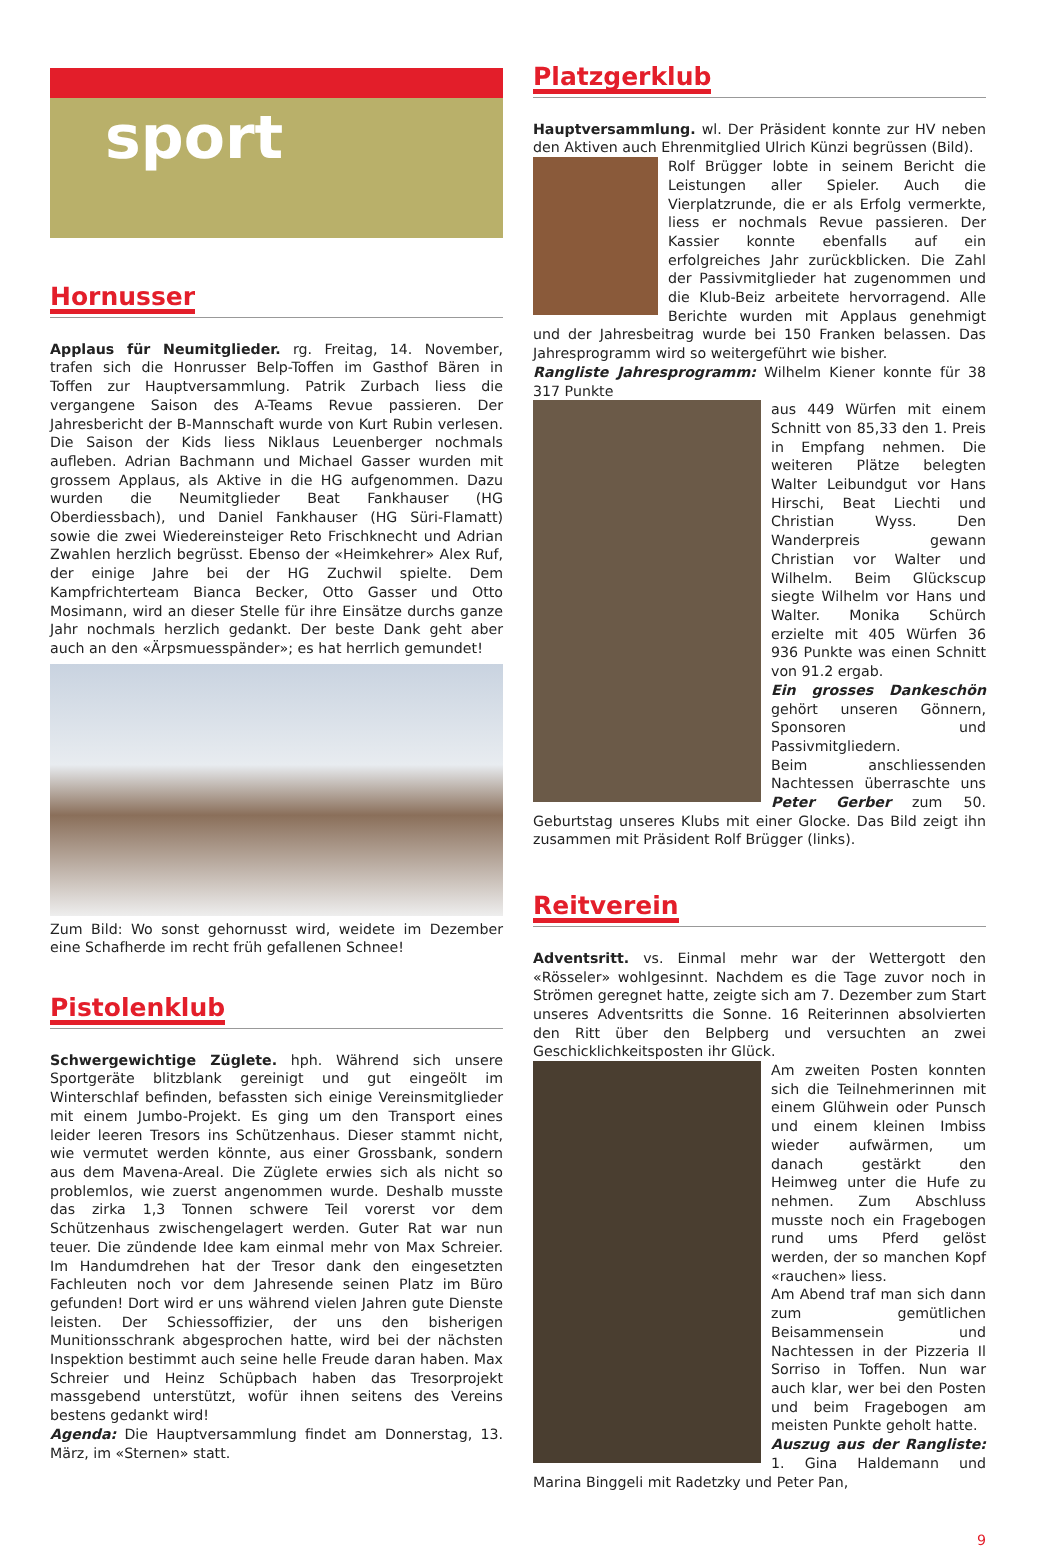sport
Hornusser
Applaus für Neumitglieder. rg. Freitag, 14. November, trafen sich die Honrusser Belp-Toffen im Gasthof Bären in Toffen zur Hauptversammlung. Patrik Zurbach liess die vergangene Saison des A-Teams Revue passieren. Der Jahresbericht der B-Mannschaft wurde von Kurt Rubin verlesen. Die Saison der Kids liess Niklaus Leuenberger nochmals aufleben. Adrian Bachmann und Michael Gasser wurden mit grossem Applaus, als Aktive in die HG aufgenommen. Dazu wurden die Neumitglieder Beat Fankhauser (HG Oberdiessbach), und Daniel Fankhauser (HG Süri-Flamatt) sowie die zwei Wiedereinsteiger Reto Frischknecht und Adrian Zwahlen herzlich begrüsst. Ebenso der «Heimkehrer» Alex Ruf, der einige Jahre bei der HG Zuchwil spielte. Dem Kampfrichterteam Bianca Becker, Otto Gasser und Otto Mosimann, wird an dieser Stelle für ihre Einsätze durchs ganze Jahr nochmals herzlich gedankt. Der beste Dank geht aber auch an den «Ärpsmuesspänder»; es hat herrlich gemundet!
Zum Bild: Wo sonst gehornusst wird, weidete im Dezember eine Schafherde im recht früh gefallenen Schnee!
Pistolenklub
Schwergewichtige Züglete. hph. Während sich unsere Sportgeräte blitzblank gereinigt und gut eingeölt im Winterschlaf befinden, befassten sich einige Vereinsmitglieder mit einem Jumbo-Projekt. Es ging um den Transport eines leider leeren Tresors ins Schützenhaus. Dieser stammt nicht, wie vermutet werden könnte, aus einer Grossbank, sondern aus dem Mavena-Areal. Die Züglete erwies sich als nicht so problemlos, wie zuerst angenommen wurde. Deshalb musste das zirka 1,3 Tonnen schwere Teil vorerst vor dem Schützenhaus zwischengelagert werden. Guter Rat war nun teuer. Die zündende Idee kam einmal mehr von Max Schreier. Im Handumdrehen hat der Tresor dank den eingesetzten Fachleuten noch vor dem Jahresende seinen Platz im Büro gefunden! Dort wird er uns während vielen Jahren gute Dienste leisten. Der Schiessoffizier, der uns den bisherigen Munitionsschrank abgesprochen hatte, wird bei der nächsten Inspektion bestimmt auch seine helle Freude daran haben. Max Schreier und Heinz Schüpbach haben das Tresorprojekt massgebend unterstützt, wofür ihnen seitens des Vereins bestens gedankt wird!
Agenda: Die Hauptversammlung findet am Donnerstag, 13. März, im «Sternen» statt.
Platzgerklub
Hauptversammlung. wl. Der Präsident konnte zur HV neben den Aktiven auch Ehrenmitglied Ulrich Künzi begrüssen (Bild).
Rolf Brügger lobte in seinem Bericht die Leistungen aller Spieler. Auch die Vierplatzrunde, die er als Erfolg vermerkte, liess er nochmals Revue passieren. Der Kassier konnte ebenfalls auf ein erfolgreiches Jahr zurückblicken. Die Zahl der Passivmitglieder hat zugenommen und die Klub-Beiz arbeitete hervorragend. Alle Berichte wurden mit Applaus genehmigt und der Jahresbeitrag wurde bei 150 Franken belassen. Das Jahresprogramm wird so weitergeführt wie bisher.
Rangliste Jahresprogramm: Wilhelm Kiener konnte für 38 317 Punkte
aus 449 Würfen mit einem Schnitt von 85,33 den 1. Preis in Empfang nehmen. Die weiteren Plätze belegten Walter Leibundgut vor Hans Hirschi, Beat Liechti und Christian Wyss. Den Wanderpreis gewann Christian vor Walter und Wilhelm. Beim Glückscup siegte Wilhelm vor Hans und Walter. Monika Schürch erzielte mit 405 Würfen 36 936 Punkte was einen Schnitt von 91.2 ergab.
Ein grosses Dankeschön gehört unseren Gönnern, Sponsoren und Passivmitgliedern.
Beim anschliessenden Nachtessen überraschte uns Peter Gerber zum 50. Geburtstag unseres Klubs mit einer Glocke. Das Bild zeigt ihn zusammen mit Präsident Rolf Brügger (links).
Reitverein
Adventsritt. vs. Einmal mehr war der Wettergott den «Rösseler» wohlgesinnt. Nachdem es die Tage zuvor noch in Strömen geregnet hatte, zeigte sich am 7. Dezember zum Start unseres Adventsritts die Sonne. 16 Reiterinnen absolvierten den Ritt über den Belpberg und versuchten an zwei Geschicklichkeitsposten ihr Glück.
Am zweiten Posten konnten sich die Teilnehmerinnen mit einem Glühwein oder Punsch und einem kleinen Imbiss wieder aufwärmen, um danach gestärkt den Heimweg unter die Hufe zu nehmen. Zum Abschluss musste noch ein Fragebogen rund ums Pferd gelöst werden, der so manchen Kopf «rauchen» liess.
Am Abend traf man sich dann zum gemütlichen Beisammensein und Nachtessen in der Pizzeria Il Sorriso in Toffen. Nun war auch klar, wer bei den Posten und beim Fragebogen am meisten Punkte geholt hatte.
Auszug aus der Rangliste: 1. Gina Haldemann und Marina Binggeli mit Radetzky und Peter Pan,
9